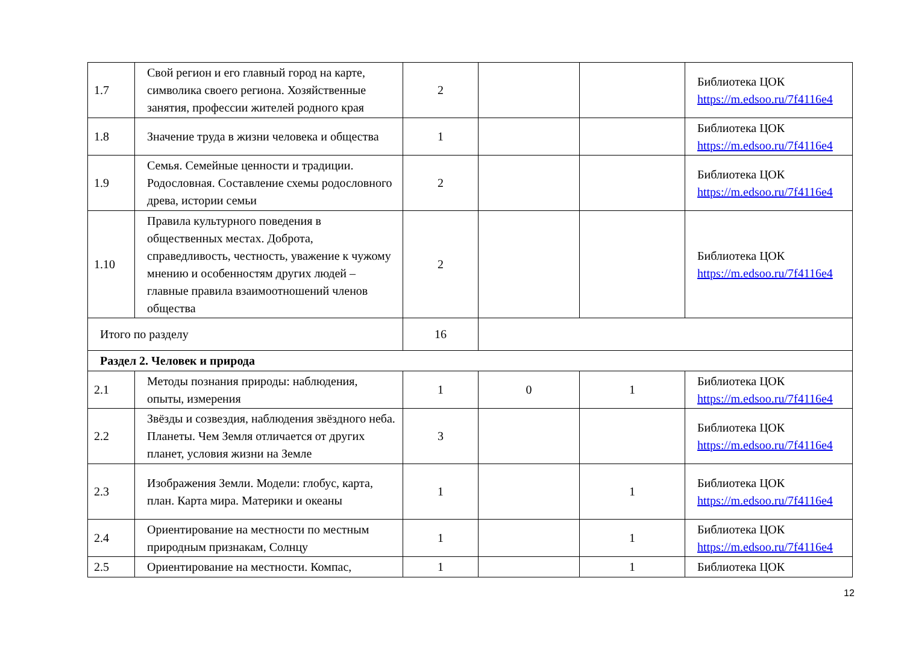| 1.7 | Свой регион и его главный город на карте, символика своего региона. Хозяйственные занятия, профессии жителей родного края | 2 | | | Библиотека ЦОК https://m.edsoo.ru/7f4116e4 |
| 1.8 | Значение труда в жизни человека и общества | 1 | | | Библиотека ЦОК https://m.edsoo.ru/7f4116e4 |
| 1.9 | Семья. Семейные ценности и традиции. Родословная. Составление схемы родословного древа, истории семьи | 2 | | | Библиотека ЦОК https://m.edsoo.ru/7f4116e4 |
| 1.10 | Правила культурного поведения в общественных местах. Доброта, справедливость, честность, уважение к чужому мнению и особенностям других людей – главные правила взаимоотношений членов общества | 2 | | | Библиотека ЦОК https://m.edsoo.ru/7f4116e4 |
| Итого по разделу | | 16 | | | |
| Раздел 2. Человек и природа | | | | | |
| 2.1 | Методы познания природы: наблюдения, опыты, измерения | 1 | 0 | 1 | Библиотека ЦОК https://m.edsoo.ru/7f4116e4 |
| 2.2 | Звёзды и созвездия, наблюдения звёздного неба. Планеты. Чем Земля отличается от других планет, условия жизни на Земле | 3 | | | Библиотека ЦОК https://m.edsoo.ru/7f4116e4 |
| 2.3 | Изображения Земли. Модели: глобус, карта, план. Карта мира. Материки и океаны | 1 | | 1 | Библиотека ЦОК https://m.edsoo.ru/7f4116e4 |
| 2.4 | Ориентирование на местности по местным природным признакам, Солнцу | 1 | | 1 | Библиотека ЦОК https://m.edsoo.ru/7f4116e4 |
| 2.5 | Ориентирование на местности. Компас, | 1 | | 1 | Библиотека ЦОК |
12